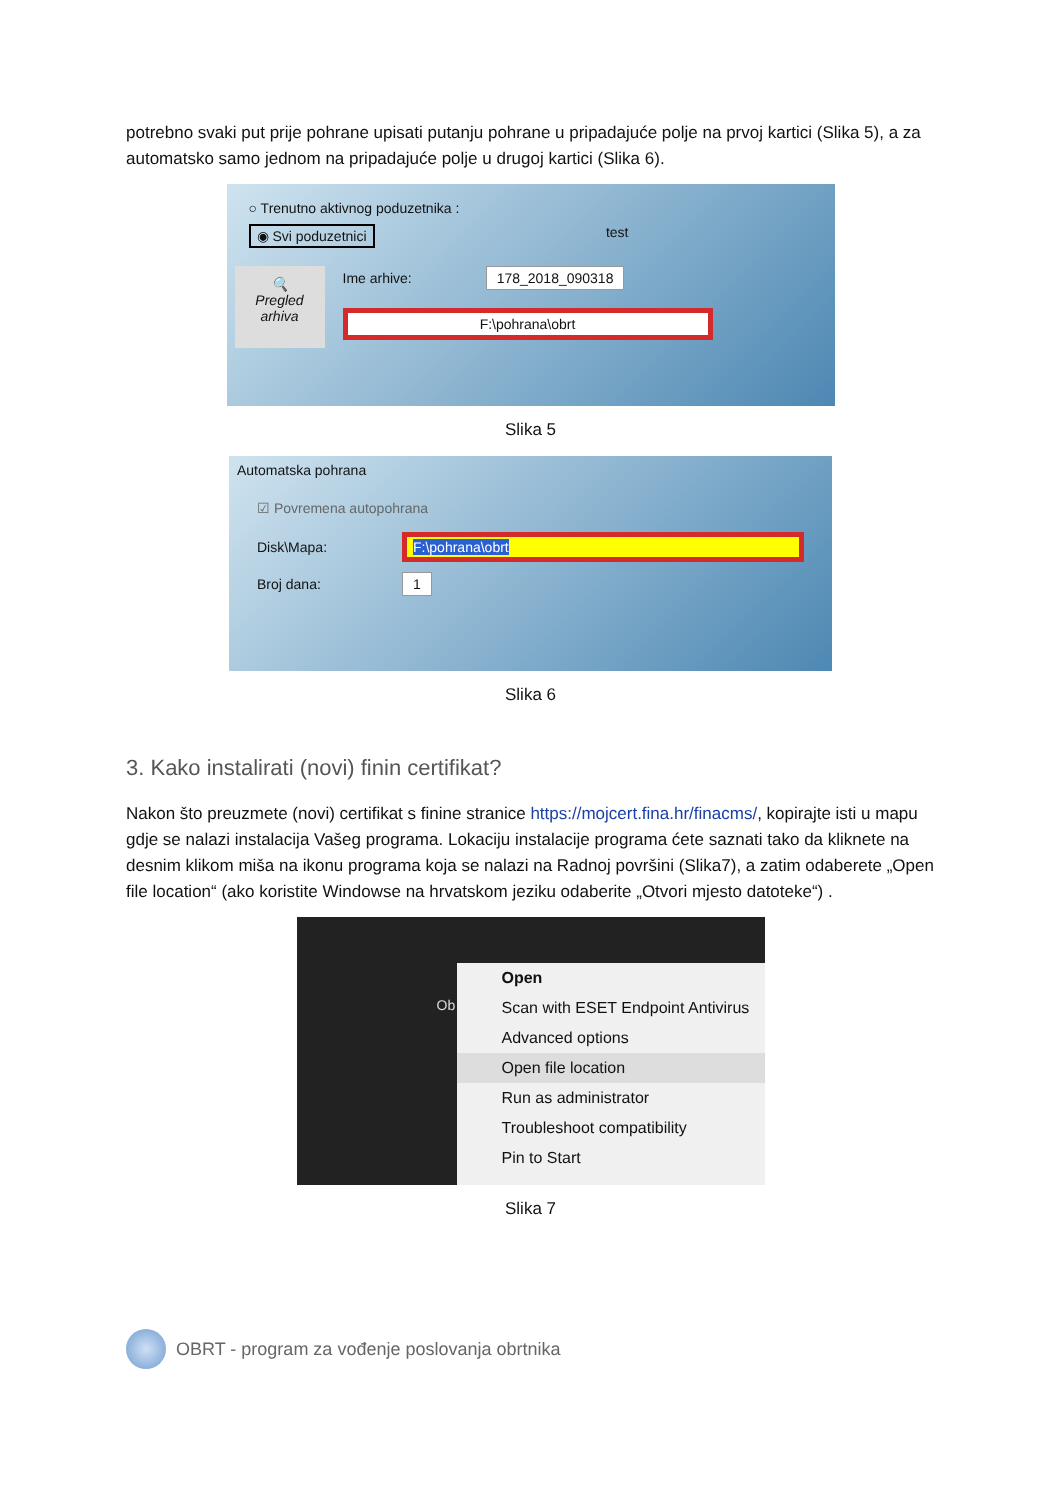potrebno svaki put prije pohrane upisati putanju pohrane u pripadajuće polje na prvoj kartici (Slika 5), a za automatsko samo jednom na pripadajuće polje u drugoj kartici (Slika 6).
○ Trenutno aktivnog poduzetnika :
◉ Svi poduzetnici test
🔍
Pregled
arhiva
Ime arhive: 178_2018_090318
F:\pohrana\obrt
Slika 5
Automatska pohrana
☑ Povremena autopohrana
Disk\Mapa: F:\pohrana\obrt
Broj dana: 1
Slika 6
3. Kako instalirati (novi) finin certifikat?
Nakon što preuzmete (novi) certifikat s finine stranice https://mojcert.fina.hr/finacms/, kopirajte isti u mapu gdje se nalazi instalacija Vašeg programa. Lokaciju instalacije programa ćete saznati tako da kliknete na desnim klikom miša na ikonu programa koja se nalazi na Radnoj površini (Slika7), a zatim odaberete „Open file location“ (ako koristite Windowse na hrvatskom jeziku odaberite „Otvori mjesto datoteke“) .
Ob
Open
Scan with ESET Endpoint Antivirus
Advanced options
Open file location
Run as administrator
Troubleshoot compatibility
Pin to Start
Slika 7
OBRT - program za vođenje poslovanja obrtnika